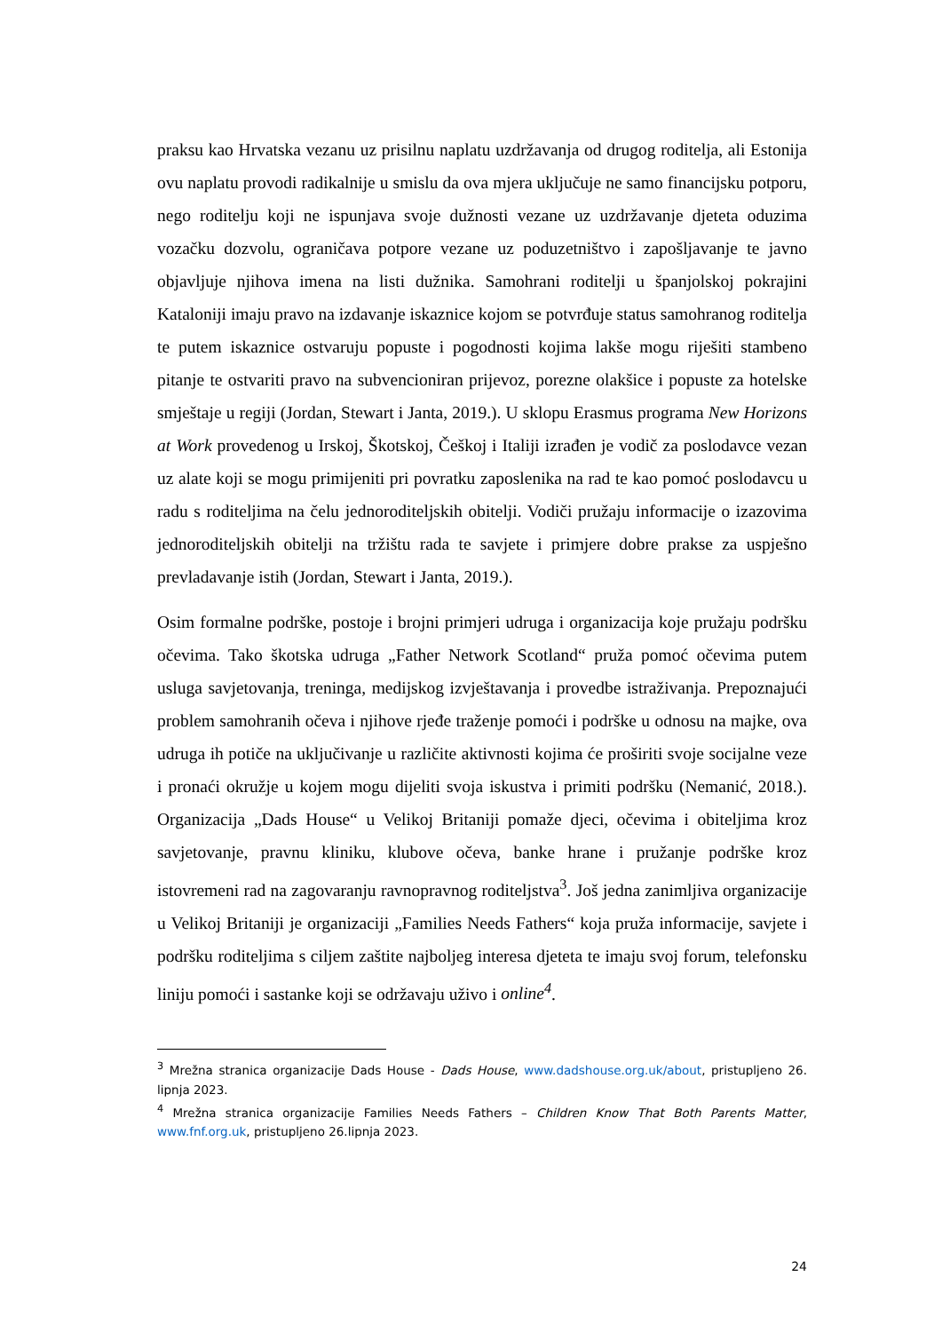praksu kao Hrvatska vezanu uz prisilnu naplatu uzdržavanja od drugog roditelja, ali Estonija ovu naplatu provodi radikalnije u smislu da ova mjera uključuje ne samo financijsku potporu, nego roditelju koji ne ispunjava svoje dužnosti vezane uz uzdržavanje djeteta oduzima vozačku dozvolu, ograničava potpore vezane uz poduzetništvo i zapošljavanje te javno objavljuje njihova imena na listi dužnika. Samohrani roditelji u španjolskoj pokrajini Kataloniji imaju pravo na izdavanje iskaznice kojom se potvrđuje status samohranog roditelja te putem iskaznice ostvaruju popuste i pogodnosti kojima lakše mogu riješiti stambeno pitanje te ostvariti pravo na subvencioniran prijevoz, porezne olakšice i popuste za hotelske smještaje u regiji (Jordan, Stewart i Janta, 2019.). U sklopu Erasmus programa New Horizons at Work provedenog u Irskoj, Škotskoj, Češkoj i Italiji izrađen je vodič za poslodavce vezan uz alate koji se mogu primijeniti pri povratku zaposlenika na rad te kao pomoć poslodavcu u radu s roditeljima na čelu jednoroditeljskih obitelji. Vodiči pružaju informacije o izazovima jednoroditeljskih obitelji na tržištu rada te savjete i primjere dobre prakse za uspješno prevladavanje istih (Jordan, Stewart i Janta, 2019.).
Osim formalne podrške, postoje i brojni primjeri udruga i organizacija koje pružaju podršku očevima. Tako škotska udruga „Father Network Scotland“ pruža pomoć očevima putem usluga savjetovanja, treninga, medijskog izvještavanja i provedbe istraživanja. Prepoznajući problem samohranih očeva i njihove rjeđe traženje pomoći i podrške u odnosu na majke, ova udruga ih potiče na uključivanje u različite aktivnosti kojima će proširiti svoje socijalne veze i pronaći okružje u kojem mogu dijeliti svoja iskustva i primiti podršku (Nemanić, 2018.). Organizacija „Dads House“ u Velikoj Britaniji pomaže djeci, očevima i obiteljima kroz savjetovanje, pravnu kliniku, klubove očeva, banke hrane i pružanje podrške kroz istovremeni rad na zagovaranju ravnopravnog roditeljstva<sup>3</sup>. Još jedna zanimljiva organizacije u Velikoj Britaniji je organizaciji „Families Needs Fathers“ koja pruža informacije, savjete i podršku roditeljima s ciljem zaštite najboljeg interesa djeteta te imaju svoj forum, telefonsku liniju pomoći i sastanke koji se održavaju uživo i online<sup>4</sup>.
<sup>3</sup> Mrežna stranica organizacije Dads House - Dads House, www.dadshouse.org.uk/about, pristupljeno 26. lipnja 2023.
<sup>4</sup> Mrežna stranica organizacije Families Needs Fathers – Children Know That Both Parents Matter, www.fnf.org.uk, pristupljeno 26.lipnja 2023.
24